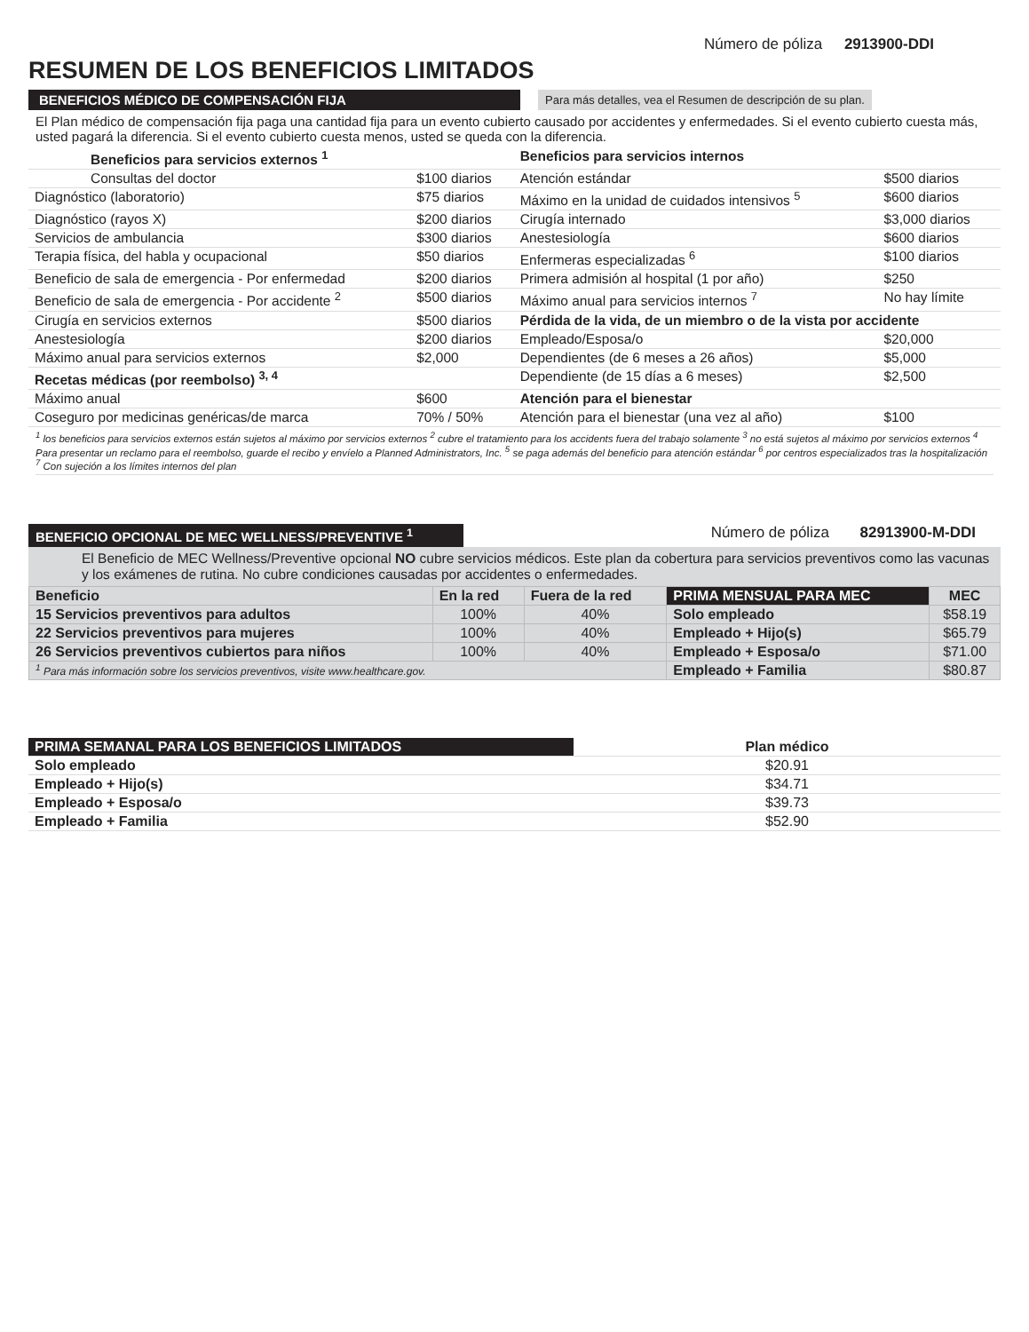Número de póliza 2913900-DDI
RESUMEN DE LOS BENEFICIOS LIMITADOS
BENEFICIOS MÉDICO DE COMPENSACIÓN FIJA
Para más detalles, vea el Resumen de descripción de su plan.
El Plan médico de compensación fija paga una cantidad fija para un evento cubierto causado por accidentes y enfermedades. Si el evento cubierto cuesta más, usted pagará la diferencia. Si el evento cubierto cuesta menos, usted se queda con la diferencia.
| Beneficios para servicios externos <sup>1</sup> | | Beneficios para servicios internos | |
| --- | --- | --- | --- |
| Consultas del doctor | $100 diarios | Atención estándar | $500 diarios |
| Diagnóstico (laboratorio) | $75 diarios | Máximo en la unidad de cuidados intensivos <sup>5</sup> | $600 diarios |
| Diagnóstico (rayos X) | $200 diarios | Cirugía internado | $3,000 diarios |
| Servicios de ambulancia | $300 diarios | Anestesiología | $600 diarios |
| Terapia física, del habla y ocupacional | $50 diarios | Enfermeras especializadas <sup>6</sup> | $100 diarios |
| Beneficio de sala de emergencia - Por enfermedad | $200 diarios | Primera admisión al hospital (1 por año) | $250 |
| Beneficio de sala de emergencia - Por accidente <sup>2</sup> | $500 diarios | Máximo anual para servicios internos <sup>7</sup> | No hay límite |
| Cirugía en servicios externos | $500 diarios | Pérdida de la vida, de un miembro o de la vista por accidente | |
| Anestesiología | $200 diarios | Empleado/Esposa/o | $20,000 |
| Máximo anual para servicios externos | $2,000 | Dependientes (de 6 meses a 26 años) | $5,000 |
| Recetas médicas (por reembolso) <sup>3, 4</sup> | | Dependiente (de 15 días a 6 meses) | $2,500 |
| Máximo anual | $600 | Atención para el bienestar | |
| Coseguro por medicinas genéricas/de marca | 70% / 50% | Atención para el bienestar (una vez al año) | $100 |
<sup>1</sup> los beneficios para servicios externos están sujetos al máximo por servicios externos <sup>2</sup> cubre el tratamiento para los accidents fuera del trabajo solamente <sup>3</sup> no está sujetos al máximo por servicios externos <sup>4</sup> Para presentar un reclamo para el reembolso, guarde el recibo y envíelo a Planned Administrators, Inc. <sup>5</sup> se paga además del beneficio para atención estándar <sup>6</sup> por centros especializados tras la hospitalización <sup>7</sup> Con sujeción a los límites internos del plan
BENEFICIO OPCIONAL DE MEC WELLNESS/PREVENTIVE <sup>1</sup>
Número de póliza 82913900-M-DDI
El Beneficio de MEC Wellness/Preventive opcional NO cubre servicios médicos. Este plan da cobertura para servicios preventivos como las vacunas y los exámenes de rutina. No cubre condiciones causadas por accidentes o enfermedades.
| Beneficio | En la red | Fuera de la red | PRIMA MENSUAL PARA MEC | MEC |
| --- | --- | --- | --- | --- |
| 15 Servicios preventivos para adultos | 100% | 40% | Solo empleado | $58.19 |
| 22 Servicios preventivos para mujeres | 100% | 40% | Empleado + Hijo(s) | $65.79 |
| 26 Servicios preventivos cubiertos para niños | 100% | 40% | Empleado + Esposa/o | $71.00 |
| <sup>1</sup> Para más información sobre los servicios preventivos, visite www.healthcare.gov. | | | Empleado + Familia | $80.87 |
| PRIMA SEMANAL PARA LOS BENEFICIOS LIMITADOS | Plan médico |
| --- | --- |
| Solo empleado | $20.91 |
| Empleado + Hijo(s) | $34.71 |
| Empleado + Esposa/o | $39.73 |
| Empleado + Familia | $52.90 |